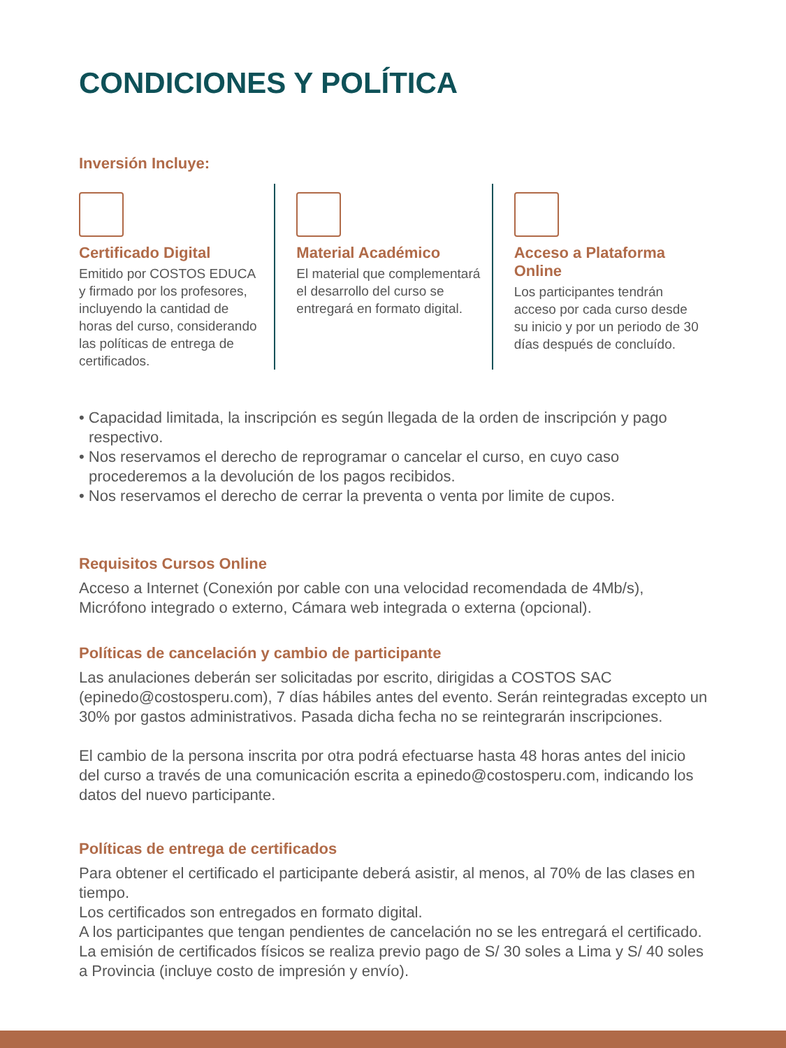CONDICIONES Y POLÍTICA
Inversión Incluye:
Certificado Digital
Emitido por COSTOS EDUCA y firmado por los profesores, incluyendo la cantidad de horas del curso, considerando las políticas de entrega de certificados.
Material Académico
El material que complementará el desarrollo del curso se entregará en formato digital.
Acceso a Plataforma Online
Los participantes tendrán acceso por cada curso desde su inicio y por un periodo de 30 días después de concluído.
• Capacidad limitada, la inscripción es según llegada de la orden de inscripción y pago respectivo.
• Nos reservamos el derecho de reprogramar o cancelar el curso, en cuyo caso procederemos a la devolución de los pagos recibidos.
• Nos reservamos el derecho de cerrar la preventa o venta por limite de cupos.
Requisitos Cursos Online
Acceso a Internet (Conexión por cable con una velocidad recomendada de 4Mb/s), Micrófono integrado o externo, Cámara web integrada o externa (opcional).
Políticas de cancelación y cambio de participante
Las anulaciones deberán ser solicitadas por escrito, dirigidas a COSTOS SAC (epinedo@costosperu.com), 7 días hábiles antes del evento. Serán reintegradas excepto un 30% por gastos administrativos. Pasada dicha fecha no se reintegrarán inscripciones.
El cambio de la persona inscrita por otra podrá efectuarse hasta 48 horas antes del inicio del curso a través de una comunicación escrita a epinedo@costosperu.com, indicando los datos del nuevo participante.
Políticas de entrega de certificados
Para obtener el certificado el participante deberá asistir, al menos, al 70% de las clases en tiempo.
Los certificados son entregados en formato digital.
A los participantes que tengan pendientes de cancelación no se les entregará el certificado.
La emisión de certificados físicos se realiza previo pago de S/ 30 soles a Lima y S/ 40 soles a Provincia (incluye costo de impresión y envío).